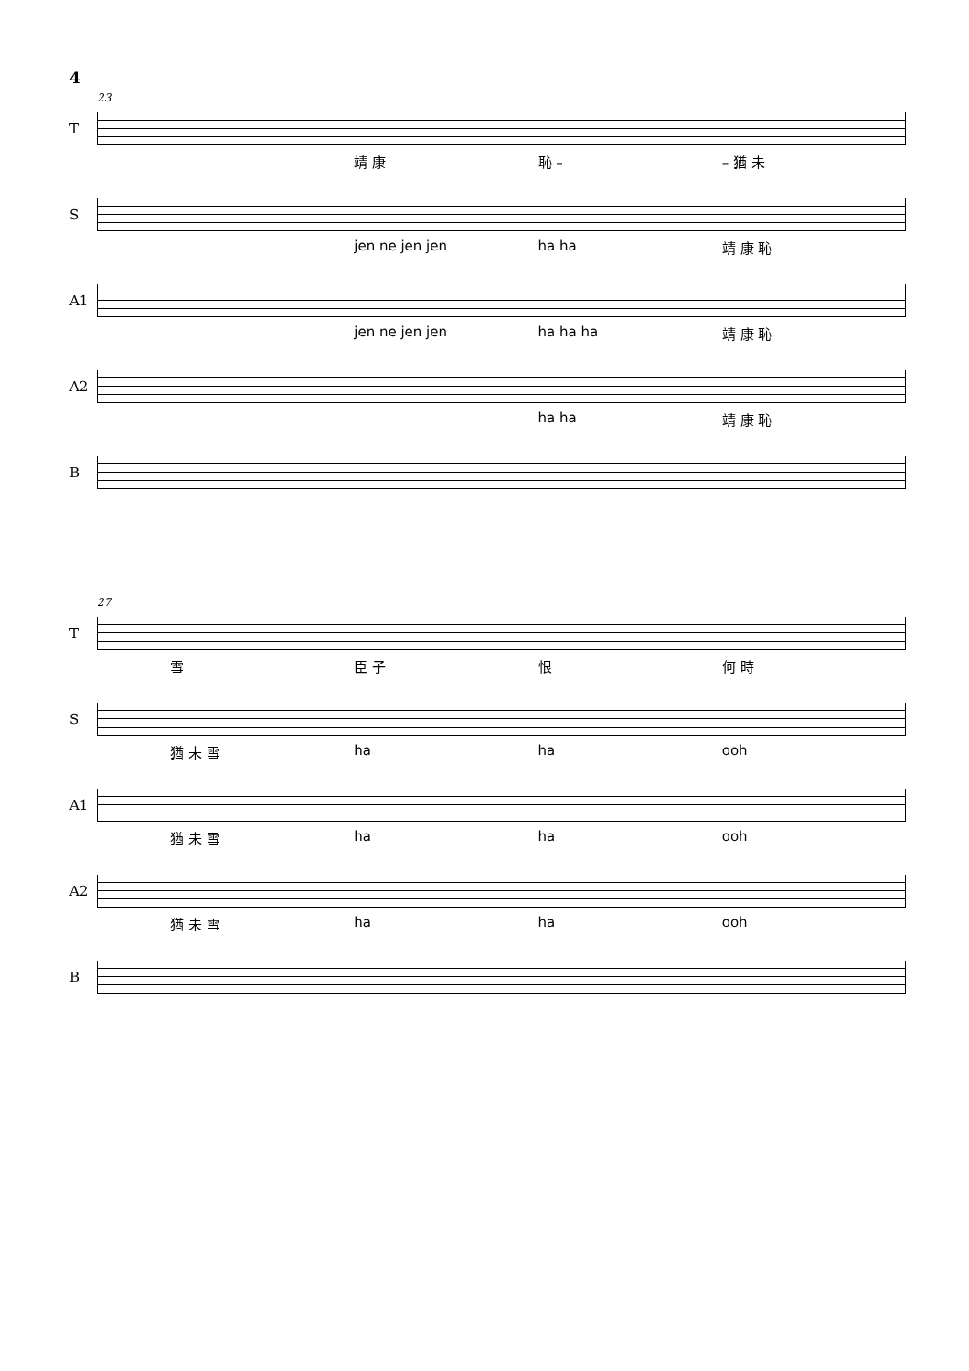4
23
T
靖 康 恥 – – 猶 未
S
jen ne jen jen ha ha 靖 康 恥
A1
jen ne jen jen ha ha ha 靖 康 恥
A2
ha ha 靖 康 恥
B
27
T
雪 臣 子 恨 何 時
S
猶 未 雪 ha ha ooh
A1
猶 未 雪 ha ha ooh
A2
猶 未 雪 ha ha ooh
B